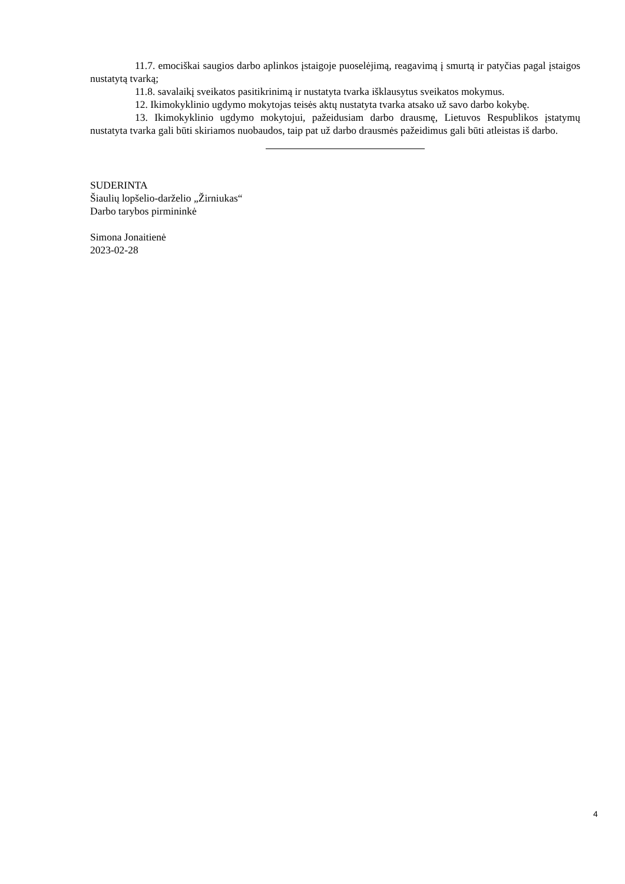11.7. emociškai saugios darbo aplinkos įstaigoje puoselėjimą, reagavimą į smurtą ir patyčias pagal įstaigos nustatytą tvarką;
11.8. savalaikį sveikatos pasitikrinimą ir nustatyta tvarka išklausytus sveikatos mokymus.
12. Ikimokyklinio ugdymo mokytojas teisės aktų nustatyta tvarka atsako už savo darbo kokybę.
13. Ikimokyklinio ugdymo mokytojui, pažeidusiam darbo drausmę, Lietuvos Respublikos įstatymų nustatyta tvarka gali būti skiriamos nuobaudos, taip pat už darbo drausmės pažeidimus gali būti atleistas iš darbo.
SUDERINTA
Šiaulių lopšelio-darželio „Žirniukas“
Darbo tarybos pirmininkė
Simona Jonaitienė
2023-02-28
4